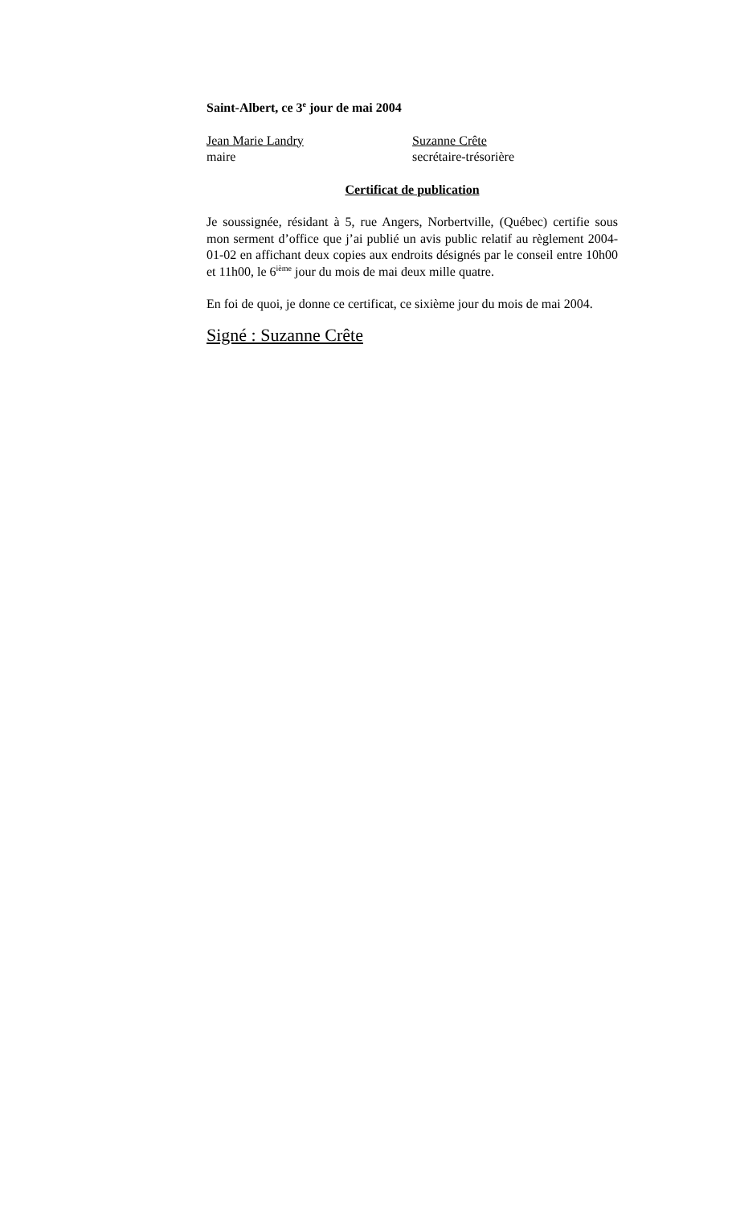Saint-Albert, ce 3<sup>e</sup> jour de mai 2004
Jean Marie Landry
maire
Suzanne Crête
secrétaire-trésorière
Certificat de publication
Je soussignée, résidant à 5, rue Angers, Norbertville, (Québec) certifie sous mon serment d’office que j’ai publié un avis public relatif au règlement 2004-01-02 en affichant deux copies aux endroits désignés par le conseil entre 10h00 et 11h00, le 6<sup>ième</sup> jour du mois de mai deux mille quatre.
En foi de quoi, je donne ce certificat, ce sixième jour du mois de mai 2004.
Signé : Suzanne Crête